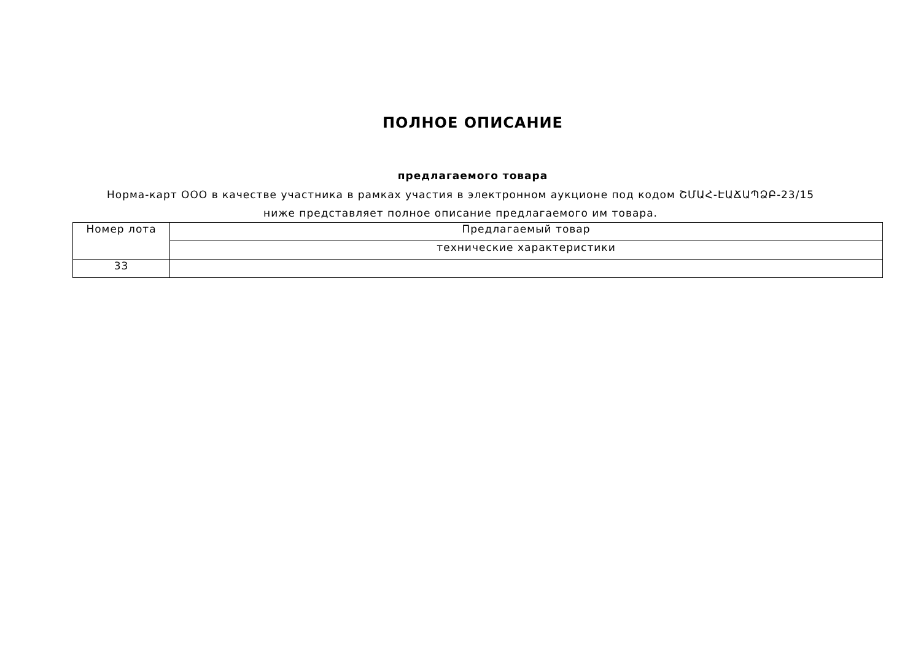ПОЛНОЕ ОПИСАНИЕ
предлагаемого товара
Норма-карт ООО в качестве участника в рамках участия в электронном аукционе под кодом ՇՄԱՀ-ԷԱՃԱՊՁԲ-23/15 ниже представляет полное описание предлагаемого им товара.
| Номер лота | Предлагаемый товар |
| | технические характеристики |
| 33 | |